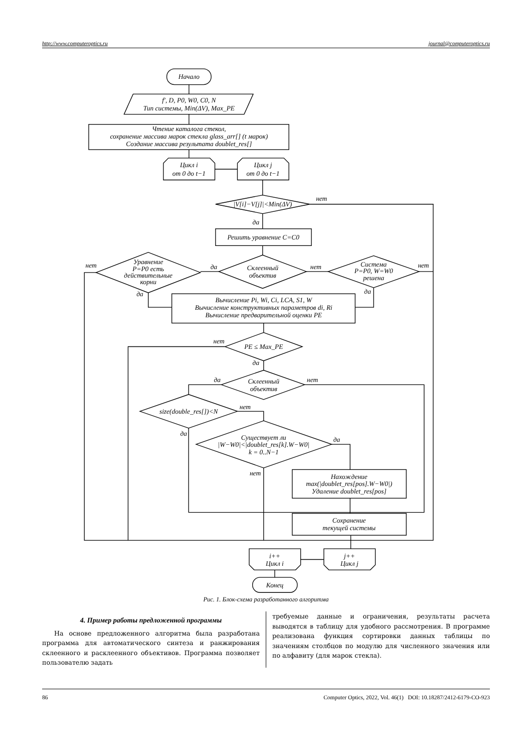http://www.computeroptics.ru journal@computeroptics.ru
Начало
f′, D, P0, W0, C0, N
Тип системы, Min(ΔV), Max_PE
Чтение каталога стекол,
сохранение массива марок стекла glass_arr[] (t марок)
Создание массива результата doublet_res[]
Цикл i
от 0 до t−1
Цикл j
от 0 до t−1
|V[i]−V[j]|<Min(ΔV)
нет
да
Решить уравнение C=C0
Склеенный
объектив
Уравнение
P=P0 есть
действительные
корни
Система
P=P0, W=W0
решена
нет
да
нет
нет
да
да
Вычисление Pi, Wi, Ci, LCA, S1, W
Вычисление конструктивных параметров di, Ri
Вычисление предварительной оценки PE
PE ≤ Max_PE
нет
да
Склеенный
объектив
да
нет
size(double_res[])<N
нет
да
Существует ли
|W−W0|<|doublet_res[k].W−W0|
k = 0..N−1
да
нет
Нахождение
max(|doublet_res[pos].W−W0|)
Удаление doublet_res[pos]
Сохранение
текущей системы
i++
Цикл i
j++
Цикл j
Конец
Рис. 1. Блок-схема разработанного алгоритма
4. Пример работы предложенной программы
На основе предложенного алгоритма была разработана программа для автоматического синтеза и ранжирования склеенного и расклеенного объективов. Программа позволяет пользователю задать
требуемые данные и ограничения, результаты расчета выводятся в таблицу для удобного рассмотрения. В программе реализована функция сортировки данных таблицы по значениям столбцов по модулю для численного значения или по алфавиту (для марок стекла).
86 Computer Optics, 2022, Vol. 46(1) DOI: 10.18287/2412-6179-CO-923